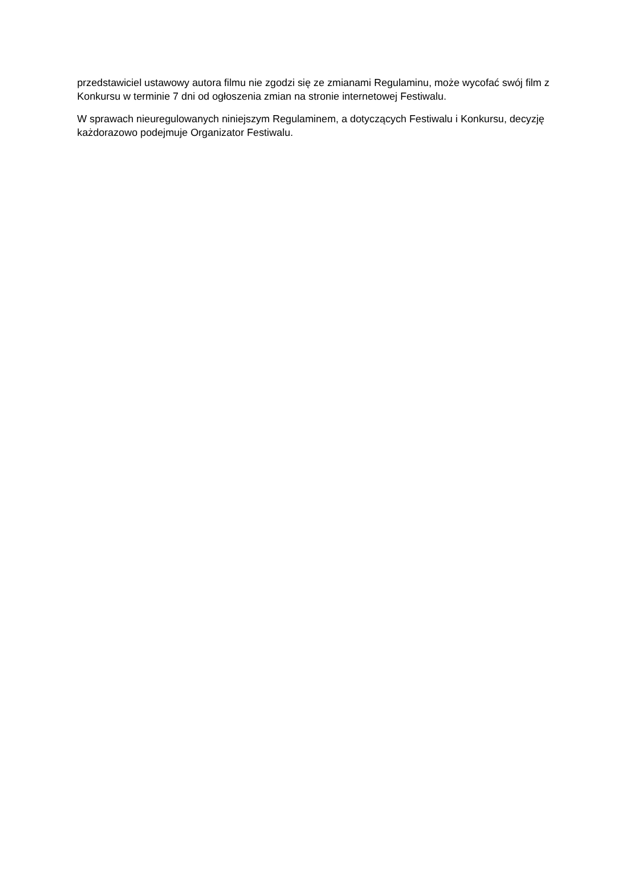przedstawiciel ustawowy autora filmu nie zgodzi się ze zmianami Regulaminu, może wycofać swój film z Konkursu w terminie 7 dni od ogłoszenia zmian na stronie internetowej Festiwalu.
W sprawach nieuregulowanych niniejszym Regulaminem, a dotyczących Festiwalu i Konkursu, decyzję każdorazowo podejmuje Organizator Festiwalu.